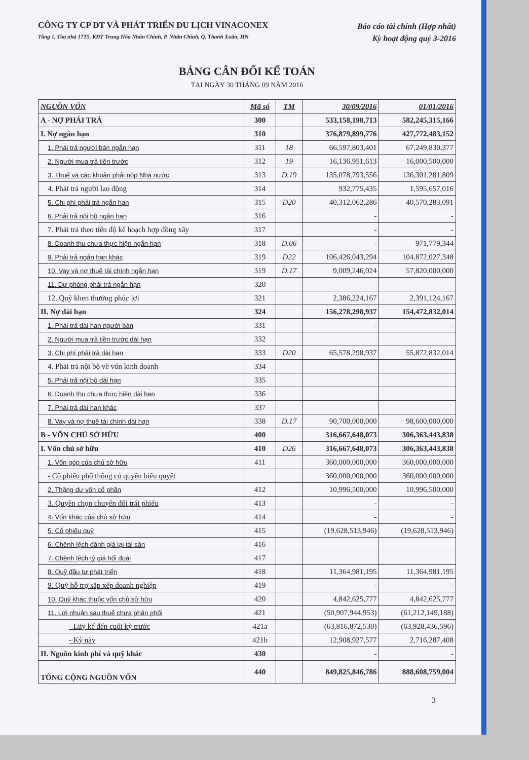CÔNG TY CP ĐT VÀ PHÁT TRIỂN DU LỊCH VINACONEX
Tầng 1, Tòa nhà 17T5, KĐT Trung Hòa Nhân Chính, P. Nhân Chính, Q. Thanh Xuân, HN
Báo cáo tài chính (Hợp nhất)
Kỳ hoạt động quý 3-2016
BẢNG CÂN ĐỐI KẾ TOÁN
TẠI NGÀY 30 THÁNG 09 NĂM 2016
| NGUỒN VỐN | Mã số | TM | 30/09/2016 | 01/01/2016 |
| --- | --- | --- | --- | --- |
| A - NỢ PHẢI TRẢ | 300 | | 533,158,198,713 | 582,245,315,166 |
| I. Nợ ngắn hạn | 310 | | 376,879,899,776 | 427,772,483,152 |
| 1. Phải trả người bán ngắn hạn | 311 | 18 | 66,597,803,401 | 67,249,830,377 |
| 2. Người mua trả tiền trước | 312 | 19 | 16,136,951,613 | 16,000,500,000 |
| 3. Thuế và các khoản phải nộp Nhà nước | 313 | D.19 | 135,078,793,556 | 136,301,281,809 |
| 4. Phải trả người lao động | 314 | | 932,775,435 | 1,595,657,016 |
| 5. Chi phí phải trả ngắn hạn | 315 | D20 | 40,312,062,286 | 40,570,283,091 |
| 6. Phải trả nội bộ ngắn hạn | 316 | | - | - |
| 7. Phải trả theo tiến độ kế hoạch hợp đồng xây | 317 | | - | - |
| 8. Doanh thu chưa thực hiện ngắn hạn | 318 | D.06 | - | 971,779,344 |
| 9. Phải trả ngắn hạn khác | 319 | D22 | 106,426,043,294 | 104,872,027,348 |
| 10. Vay và nợ thuê tài chính ngắn hạn | 319 | D.17 | 9,009,246,024 | 57,820,000,000 |
| 11. Dự phòng phải trả ngắn hạn | 320 | | | |
| 12. Quỹ khen thưởng phúc lợi | 321 | | 2,386,224,167 | 2,391,124,167 |
| II. Nợ dài hạn | 324 | | 156,278,298,937 | 154,472,832,014 |
| 1. Phải trả dài hạn người bán | 331 | | - | - |
| 2. Người mua trả tiền trước dài hạn | 332 | | | |
| 3. Chi phí phải trả dài hạn | 333 | D20 | 65,578,298,937 | 55,872,832,014 |
| 4. Phải trả nội bộ về vốn kinh doanh | 334 | | | |
| 5. Phải trả nội bộ dài hạn | 335 | | | |
| 6. Doanh thu chưa thực hiện dài hạn | 336 | | | |
| 7. Phải trả dài hạn khác | 337 | | | |
| 8. Vay và nợ thuê tài chính dài hạn | 338 | D.17 | 90,700,000,000 | 98,600,000,000 |
| B - VỐN CHỦ SỞ HỮU | 400 | | 316,667,648,073 | 306,363,443,838 |
| I. Vốn chủ sở hữu | 410 | D26 | 316,667,648,073 | 306,363,443,838 |
| 1. Vốn góp của chủ sở hữu | 411 | | 360,000,000,000 | 360,000,000,000 |
| - Cổ phiếu phổ thông có quyền biểu quyết | | | 360,000,000,000 | 360,000,000,000 |
| 2. Thặng dư vốn cổ phần | 412 | | 10,996,500,000 | 10,996,500,000 |
| 3. Quyền chọn chuyển đổi trái phiếu | 413 | | - | - |
| 4. Vốn khác của chủ sở hữu | 414 | | - | - |
| 5. Cổ phiếu quỹ | 415 | | (19,628,513,946) | (19,628,513,946) |
| 6. Chênh lệch đánh giá lại tài sản | 416 | | | |
| 7. Chênh lệch tỷ giá hối đoái | 417 | | | |
| 8. Quỹ đầu tư phát triển | 418 | | 11,364,981,195 | 11,364,981,195 |
| 9. Quỹ hỗ trợ sắp xếp doanh nghiệp | 419 | | - | - |
| 10. Quỹ khác thuộc vốn chủ sở hữu | 420 | | 4,842,625,777 | 4,842,625,777 |
| 11. Lợi nhuận sau thuế chưa phân phối | 421 | | (50,907,944,953) | (61,212,149,188) |
| - Lũy kế đến cuối kỳ trước | 421a | | (63,816,872,530) | (63,928,436,596) |
| - Kỳ này | 421b | | 12,908,927,577 | 2,716,287,408 |
| II. Nguồn kinh phí và quỹ khác | 430 | | - | - |
| TỔNG CỘNG NGUỒN VỐN | 440 | | 849,825,846,786 | 888,608,759,004 |
3